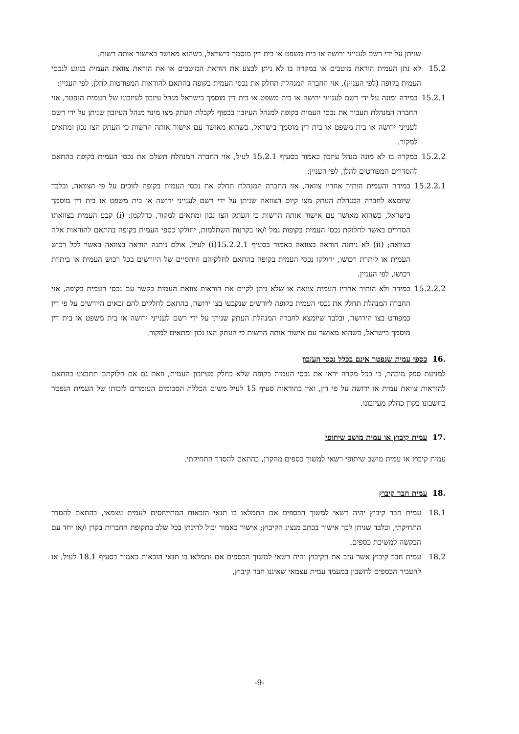שניתן על ידי רשם לענייני ירושה או בית משפט או בית דין מוסמך בישראל, כשהוא מאושר באישור אותה רשות.
15.2 לא נתן העמית הוראת מוטבים או במקרה בו לא ניתן לבצע את הוראת המוטבים או את הוראת צוואת העמית בנוגע לנכסי העמית בקופה (לפי העניין), אזי החברה המנהלת תחלק את נכסי העמית בקופה בהתאם להוראות המפורטות להלן, לפי העניין:
15.2.1 במידה ומונה על ידי רשם לענייני ירושה או בית משפט או בית דין מוסמך בישראל מנהל עיזבון לעיזבונו של העמית הנפטר, אזי החברה המנהלת תעביר את נכסי העמית בקופה למנהל העיזבון בכפוף לקבלת העתק מצו מינוי מנהל העיזבון שניתן על ידי רשם לענייני ירושה או בית משפט או בית דין מוסמך בישראל, כשהוא מאושר עם אישור אותה הרשות כי העתק הצו נכון ומתאים למקור.
15.2.2 במקרה בו לא מונה מנהל עיזבון כאמור בסעיף 15.2.1 לעיל, אזי החברה המנהלת תשלם את נכסי העמית בקופה בהתאם להסדרים המפורטים להלן, לפי העניין:
15.2.2.1 במידה והעמית הותיר אחריו צוואה, אזי החברה המנהלת תחלק את נכסי העמית בקופה לזוכים על פי הצוואה, ובלבד שיומצא לחברה המנהלת העתק מצו קיום הצוואה שניתן על ידי רשם לענייני ירושה או בית משפט או בית דין מוסמך בישראל, כשהוא מאושר עם אישור אותה הרשות כי העתק הצו נכון ומתאים למקור, כדלקמן: (i) קבע העמית בצוואתו הסדרים באשר לחלוקת נכסי העמית בקופות גמל ו/או בקרנות השתלמות, יחולקו כספי העמית בקופה בהתאם להוראות אלה בצוואה; (ii) לא ניתנה הוראה בצוואה כאמור בסעיף 15.2.2.1(i) לעיל, אולם ניתנה הוראה בצוואה באשר לכל רכוש העמית או ליתרת רכושו, יחולקו נכסי העמית בקופה בהתאם לחלקיהם היחסיים של היורשים בכל רכוש העמית או ביתרת רכושו, לפי העניין.
15.2.2.2 במידה ולא הותיר אחריו העמית צוואה או שלא ניתן לקיים את הוראות צוואת העמית בקשר עם נכסי העמית בקופה, אזי החברה המנהלת תחלק את נכסי העמית בקופה ליורשים שנקבעו בצו ירושה, בהתאם לחלקים להם זכאים היורשים על פי דין כמפורט בצו הירושה, ובלבד שיומצא לחברה המנהלת העתק שניתן על ידי רשם לענייני ירושה או בית משפט או בית דין מוסמך בישראל, כשהוא מאושר עם אישור אותה הרשות כי העתק הצו נכון ומתאים למקור.
.16 כספי עמית שנפטר אינם בכלל נכסי העזבון
למניעת ספק מובהר, כי בכל מקרה יראו את נכסי העמית בקופה שלא כחלק מעיזבון העמית, וזאת גם אם חלוקתם תתבצע בהתאם להוראות צוואת עמית או ירושה על פי דין, ואין בהוראות סעיף 15 לעיל משום הכללת הסכומים העומדים לזכותו של העמית הנפטר בחשבונו בקרן כחלק מעיזבונו.
.17 עמית קיבוץ או עמית מושב שיתופי
עמית קיבוץ או עמית מושב שיתופי רשאי למשוך כספים מהקרן, בהתאם להסדר התחיקתי.
.18 עמית חבר קיבוץ
18.1 עמית חבר קיבוץ יהיה רשאי למשוך הכספים אם התמלאו בו תנאי הזכאות המתייחסים לעמית עצמאי, בהתאם להסדר התחיקתי, ובלבד שניתן לכך אישור בכתב מנציג הקיבוץ; אישור כאמור יכול להינתן בכל שלב בתקופת החברות בקרן ו/או יחד עם הבקשה למשיכת כספים.
18.2 עמית חבר קיבוץ אשר עזב את הקיבוץ יהיה רשאי למשוך הכספים אם נתמלאו בו תנאי הזכאות כאמור בסעיף 18.1 לעיל, או להעביר הכספים לחשבון במעמד עמית עצמאי שאיננו חבר קיבוץ,
-9-